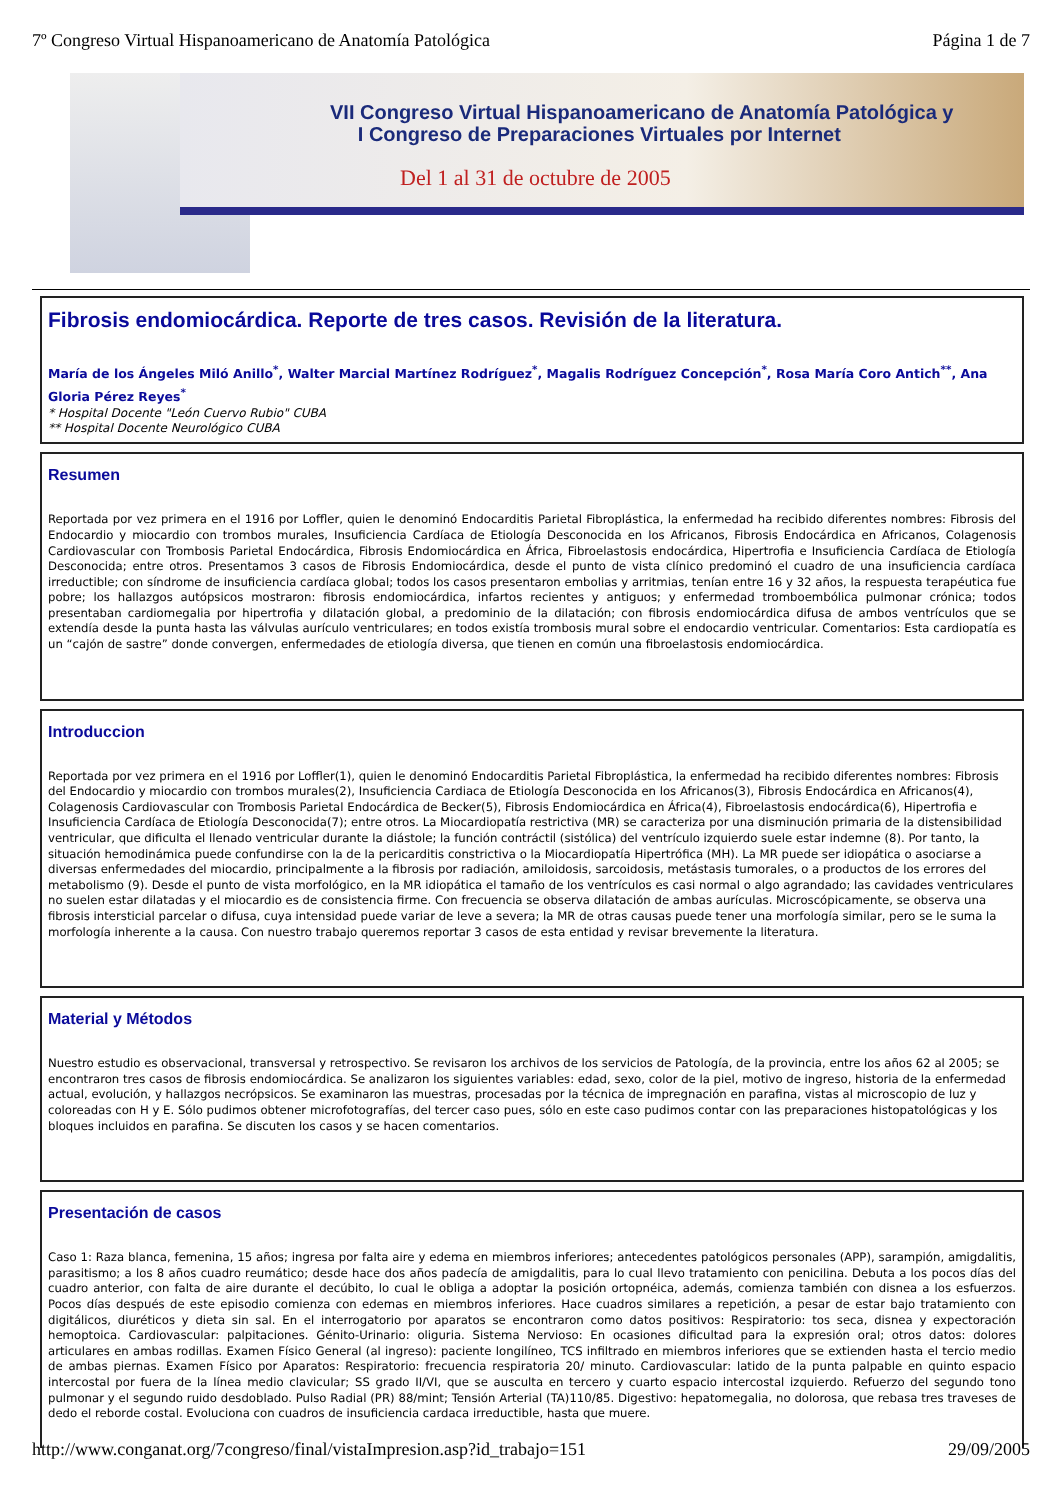7º Congreso Virtual Hispanoamericano de Anatomía Patológica Página 1 de 7
VII Congreso Virtual Hispanoamericano de Anatomía Patológica y
I Congreso de Preparaciones Virtuales por Internet
Del 1 al 31 de octubre de 2005
Fibrosis endomiocárdica. Reporte de tres casos. Revisión de la literatura.
María de los Ángeles Miló Anillo<sup>*</sup>, Walter Marcial Martínez Rodríguez<sup>*</sup>, Magalis Rodríguez Concepción<sup>*</sup>, Rosa María Coro Antich<sup>**</sup>, Ana Gloria Pérez Reyes<sup>*</sup>
* Hospital Docente "León Cuervo Rubio" CUBA
** Hospital Docente Neurológico CUBA
Resumen
Reportada por vez primera en el 1916 por Loffler, quien le denominó Endocarditis Parietal Fibroplástica, la enfermedad ha recibido diferentes nombres: Fibrosis del Endocardio y miocardio con trombos murales, Insuficiencia Cardíaca de Etiología Desconocida en los Africanos, Fibrosis Endocárdica en Africanos, Colagenosis Cardiovascular con Trombosis Parietal Endocárdica, Fibrosis Endomiocárdica en África, Fibroelastosis endocárdica, Hipertrofia e Insuficiencia Cardíaca de Etiología Desconocida; entre otros. Presentamos 3 casos de Fibrosis Endomiocárdica, desde el punto de vista clínico predominó el cuadro de una insuficiencia cardíaca irreductible; con síndrome de insuficiencia cardíaca global; todos los casos presentaron embolias y arritmias, tenían entre 16 y 32 años, la respuesta terapéutica fue pobre; los hallazgos autópsicos mostraron: fibrosis endomiocárdica, infartos recientes y antiguos; y enfermedad tromboembólica pulmonar crónica; todos presentaban cardiomegalia por hipertrofia y dilatación global, a predominio de la dilatación; con fibrosis endomiocárdica difusa de ambos ventrículos que se extendía desde la punta hasta las válvulas aurículo ventriculares; en todos existía trombosis mural sobre el endocardio ventricular. Comentarios: Esta cardiopatía es un “cajón de sastre” donde convergen, enfermedades de etiología diversa, que tienen en común una fibroelastosis endomiocárdica.
Introduccion
Reportada por vez primera en el 1916 por Loffler(1), quien le denominó Endocarditis Parietal Fibroplástica, la enfermedad ha recibido diferentes nombres: Fibrosis del Endocardio y miocardio con trombos murales(2), Insuficiencia Cardiaca de Etiología Desconocida en los Africanos(3), Fibrosis Endocárdica en Africanos(4), Colagenosis Cardiovascular con Trombosis Parietal Endocárdica de Becker(5), Fibrosis Endomiocárdica en África(4), Fibroelastosis endocárdica(6), Hipertrofia e Insuficiencia Cardíaca de Etiología Desconocida(7); entre otros. La Miocardiopatía restrictiva (MR) se caracteriza por una disminución primaria de la distensibilidad ventricular, que dificulta el llenado ventricular durante la diástole; la función contráctil (sistólica) del ventrículo izquierdo suele estar indemne (8). Por tanto, la situación hemodinámica puede confundirse con la de la pericarditis constrictiva o la Miocardiopatía Hipertrófica (MH). La MR puede ser idiopática o asociarse a diversas enfermedades del miocardio, principalmente a la fibrosis por radiación, amiloidosis, sarcoidosis, metástasis tumorales, o a productos de los errores del metabolismo (9). Desde el punto de vista morfológico, en la MR idiopática el tamaño de los ventrículos es casi normal o algo agrandado; las cavidades ventriculares no suelen estar dilatadas y el miocardio es de consistencia firme. Con frecuencia se observa dilatación de ambas aurículas. Microscópicamente, se observa una fibrosis intersticial parcelar o difusa, cuya intensidad puede variar de leve a severa; la MR de otras causas puede tener una morfología similar, pero se le suma la morfología inherente a la causa. Con nuestro trabajo queremos reportar 3 casos de esta entidad y revisar brevemente la literatura.
Material y Métodos
Nuestro estudio es observacional, transversal y retrospectivo. Se revisaron los archivos de los servicios de Patología, de la provincia, entre los años 62 al 2005; se encontraron tres casos de fibrosis endomiocárdica. Se analizaron los siguientes variables: edad, sexo, color de la piel, motivo de ingreso, historia de la enfermedad actual, evolución, y hallazgos necrópsicos. Se examinaron las muestras, procesadas por la técnica de impregnación en parafina, vistas al microscopio de luz y coloreadas con H y E. Sólo pudimos obtener microfotografías, del tercer caso pues, sólo en este caso pudimos contar con las preparaciones histopatológicas y los bloques incluidos en parafina. Se discuten los casos y se hacen comentarios.
Presentación de casos
Caso 1: Raza blanca, femenina, 15 años; ingresa por falta aire y edema en miembros inferiores; antecedentes patológicos personales (APP), sarampión, amigdalitis, parasitismo; a los 8 años cuadro reumático; desde hace dos años padecía de amigdalitis, para lo cual llevo tratamiento con penicilina. Debuta a los pocos días del cuadro anterior, con falta de aire durante el decúbito, lo cual le obliga a adoptar la posición ortopnéica, además, comienza también con disnea a los esfuerzos. Pocos días después de este episodio comienza con edemas en miembros inferiores. Hace cuadros similares a repetición, a pesar de estar bajo tratamiento con digitálicos, diuréticos y dieta sin sal. En el interrogatorio por aparatos se encontraron como datos positivos: Respiratorio: tos seca, disnea y expectoración hemoptoica. Cardiovascular: palpitaciones. Génito-Urinario: oliguria. Sistema Nervioso: En ocasiones dificultad para la expresión oral; otros datos: dolores articulares en ambas rodillas. Examen Físico General (al ingreso): paciente longilíneo, TCS infiltrado en miembros inferiores que se extienden hasta el tercio medio de ambas piernas. Examen Físico por Aparatos: Respiratorio: frecuencia respiratoria 20/ minuto. Cardiovascular: latido de la punta palpable en quinto espacio intercostal por fuera de la línea medio clavicular; SS grado II/VI, que se ausculta en tercero y cuarto espacio intercostal izquierdo. Refuerzo del segundo tono pulmonar y el segundo ruido desdoblado. Pulso Radial (PR) 88/mint; Tensión Arterial (TA)110/85. Digestivo: hepatomegalia, no dolorosa, que rebasa tres traveses de dedo el reborde costal. Evoluciona con cuadros de insuficiencia cardaca irreductible, hasta que muere.
http://www.conganat.org/7congreso/final/vistaImpresion.asp?id_trabajo=151 29/09/2005